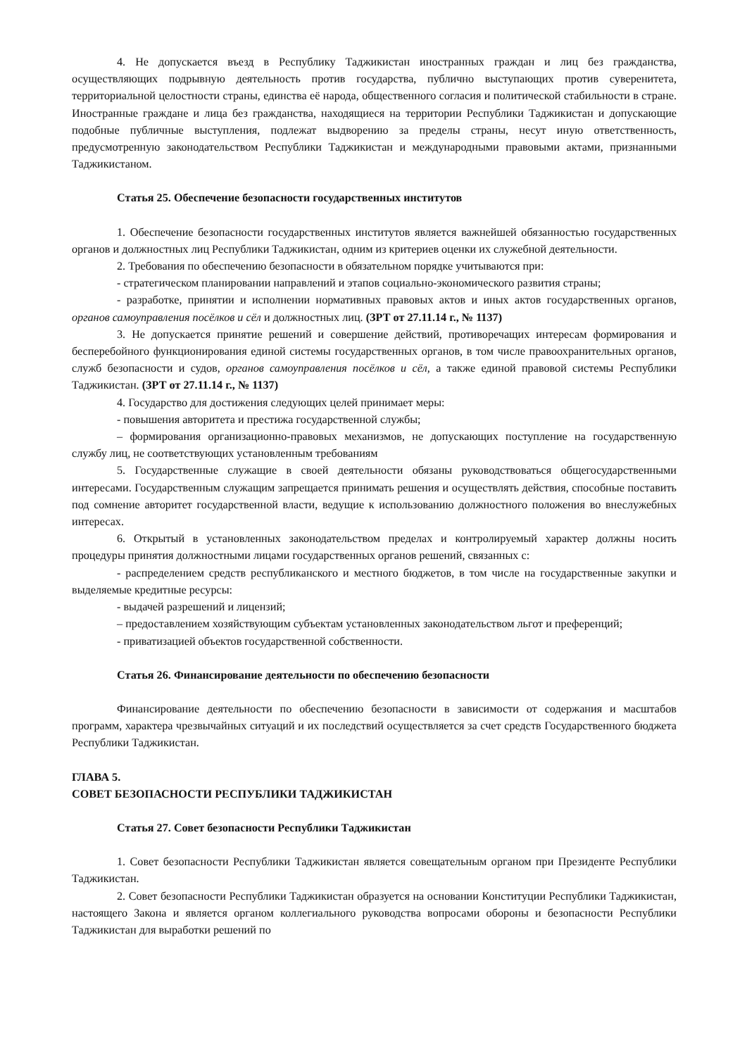4. Не допускается въезд в Республику Таджикистан иностранных граждан и лиц без гражданства, осуществляющих подрывную деятельность против государства, публично выступающих против суверенитета, территориальной целостности страны, единства её народа, общественного согласия и политической стабильности в стране. Иностранные граждане и лица без гражданства, находящиеся на территории Республики Таджикистан и допускающие подобные публичные выступления, подлежат выдворению за пределы страны, несут иную ответственность, предусмотренную законодательством Республики Таджикистан и международными правовыми актами, признанными Таджикистаном.
Статья 25. Обеспечение безопасности государственных институтов
1. Обеспечение безопасности государственных институтов является важнейшей обязанностью государственных органов и должностных лиц Республики Таджикистан, одним из критериев оценки их служебной деятельности.
2. Требования по обеспечению безопасности в обязательном порядке учитываются при:
- стратегическом планировании направлений и этапов социально-экономического развития страны;
- разработке, принятии и исполнении нормативных правовых актов и иных актов государственных органов, органов самоуправления посёлков и сёл и должностных лиц. (ЗРТ от 27.11.14 г., № 1137)
3. Не допускается принятие решений и совершение действий, противоречащих интересам формирования и бесперебойного функционирования единой системы государственных органов, в том числе правоохранительных органов, служб безопасности и судов, органов самоуправления посёлков и сёл, а также единой правовой системы Республики Таджикистан. (ЗРТ от 27.11.14 г., № 1137)
4. Государство для достижения следующих целей принимает меры:
- повышения авторитета и престижа государственной службы;
– формирования организационно-правовых механизмов, не допускающих поступление на государственную службу лиц, не соответствующих установленным требованиям
5. Государственные служащие в своей деятельности обязаны руководствоваться общегосударственными интересами. Государственным служащим запрещается принимать решения и осуществлять действия, способные поставить под сомнение авторитет государственной власти, ведущие к использованию должностного положения во внеслужебных интересах.
6. Открытый в установленных законодательством пределах и контролируемый характер должны носить процедуры принятия должностными лицами государственных органов решений, связанных с:
- распределением средств республиканского и местного бюджетов, в том числе на государственные закупки и выделяемые кредитные ресурсы:
- выдачей разрешений и лицензий;
– предоставлением хозяйствующим субъектам установленных законодательством льгот и преференций;
- приватизацией объектов государственной собственности.
Статья 26. Финансирование деятельности по обеспечению безопасности
Финансирование деятельности по обеспечению безопасности в зависимости от содержания и масштабов программ, характера чрезвычайных ситуаций и их последствий осуществляется за счет средств Государственного бюджета Республики Таджикистан.
ГЛАВА 5.
СОВЕТ БЕЗОПАСНОСТИ РЕСПУБЛИКИ ТАДЖИКИСТАН
Статья 27. Совет безопасности Республики Таджикистан
1. Совет безопасности Республики Таджикистан является совещательным органом при Президенте Республики Таджикистан.
2. Совет безопасности Республики Таджикистан образуется на основании Конституции Республики Таджикистан, настоящего Закона и является органом коллегиального руководства вопросами обороны и безопасности Республики Таджикистан для выработки решений по